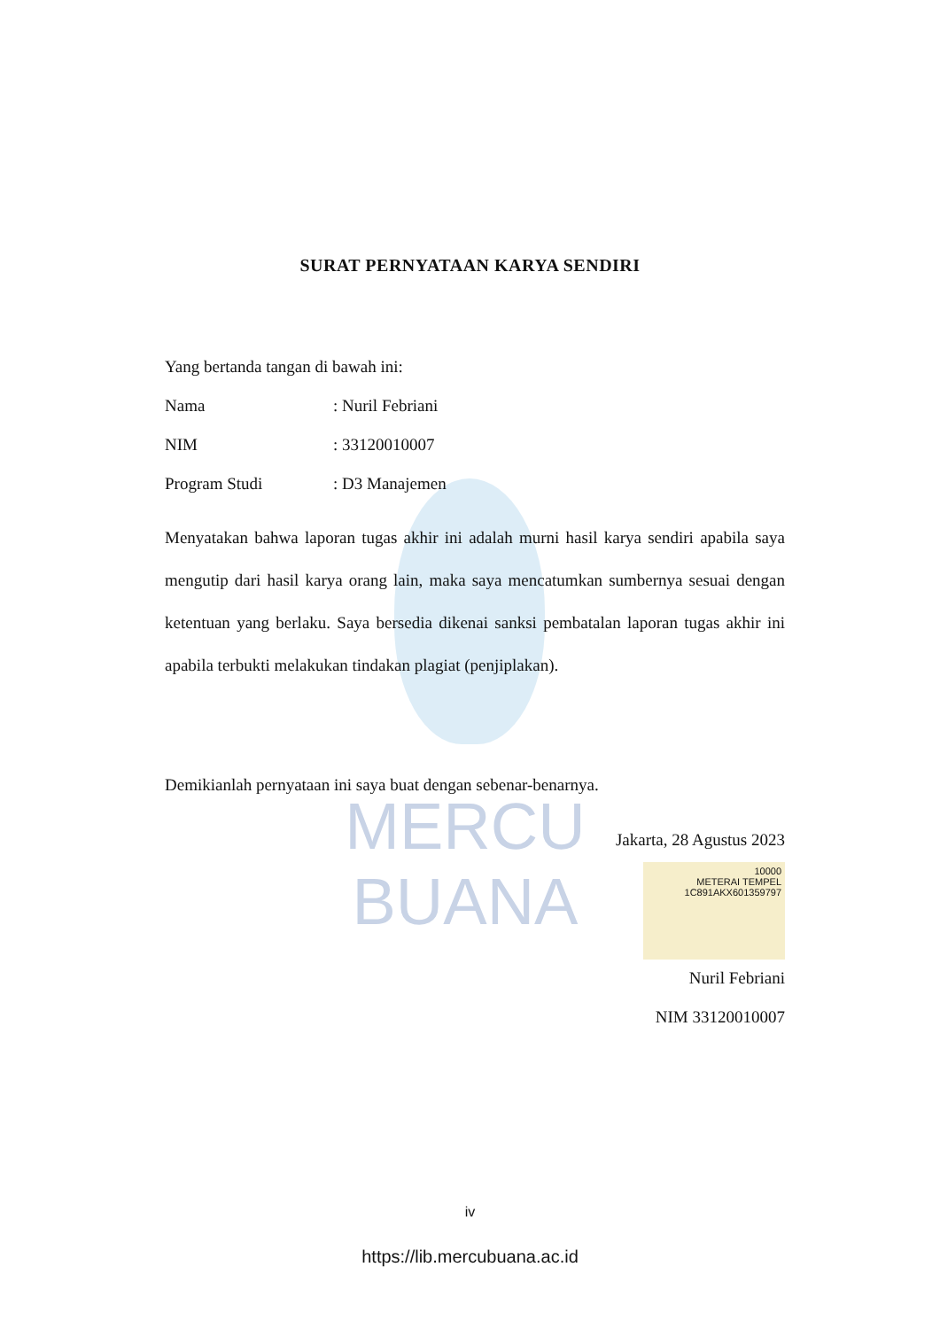MERCU BUANA
SURAT PERNYATAAN KARYA SENDIRI
Yang bertanda tangan di bawah ini:
Nama: Nuril Febriani
NIM: 33120010007
Program Studi: D3 Manajemen
Menyatakan bahwa laporan tugas akhir ini adalah murni hasil karya sendiri apabila saya mengutip dari hasil karya orang lain, maka saya mencatumkan sumbernya sesuai dengan ketentuan yang berlaku. Saya bersedia dikenai sanksi pembatalan laporan tugas akhir ini apabila terbukti melakukan tindakan plagiat (penjiplakan).
Demikianlah pernyataan ini saya buat dengan sebenar-benarnya.
Jakarta, 28 Agustus 2023
10000
METERAI TEMPEL
1C891AKX601359797
Nuril Febriani
NIM 33120010007
iv
https://lib.mercubuana.ac.id